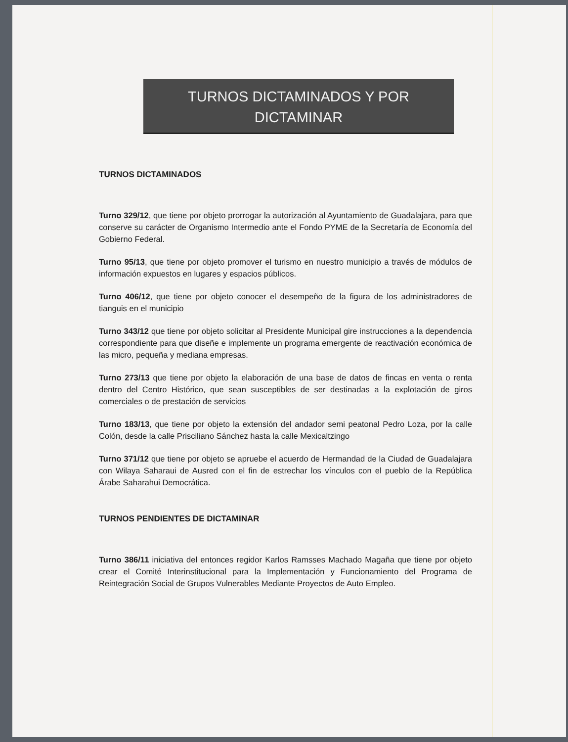TURNOS DICTAMINADOS Y POR
DICTAMINAR
TURNOS DICTAMINADOS
Turno 329/12, que tiene por objeto prorrogar la autorización al Ayuntamiento de Guadalajara, para que conserve su carácter de Organismo Intermedio ante el Fondo PYME de la Secretaría de Economía del Gobierno Federal.
Turno 95/13, que tiene por objeto promover el turismo en nuestro municipio a través de módulos de información expuestos en lugares y espacios públicos.
Turno 406/12, que tiene por objeto conocer el desempeño de la figura de los administradores de tianguis en el municipio
Turno 343/12 que tiene por objeto solicitar al Presidente Municipal gire instrucciones a la dependencia correspondiente para que diseñe e implemente un programa emergente de reactivación económica de las micro, pequeña y mediana empresas.
Turno 273/13 que tiene por objeto la elaboración de una base de datos de fincas en venta o renta dentro del Centro Histórico, que sean susceptibles de ser destinadas a la explotación de giros comerciales o de prestación de servicios
Turno 183/13, que tiene por objeto la extensión del andador semi peatonal Pedro Loza, por la calle Colón, desde la calle Prisciliano Sánchez hasta la calle Mexicaltzingo
Turno 371/12 que tiene por objeto se apruebe el acuerdo de Hermandad de la Ciudad de Guadalajara con Wilaya Saharaui de Ausred con el fin de estrechar los vínculos con el pueblo de la República Árabe Saharahui Democrática.
TURNOS PENDIENTES DE DICTAMINAR
Turno 386/11 iniciativa del entonces regidor Karlos Ramsses Machado Magaña que tiene por objeto crear el Comité Interinstitucional para la Implementación y Funcionamiento del Programa de Reintegración Social de Grupos Vulnerables Mediante Proyectos de Auto Empleo.